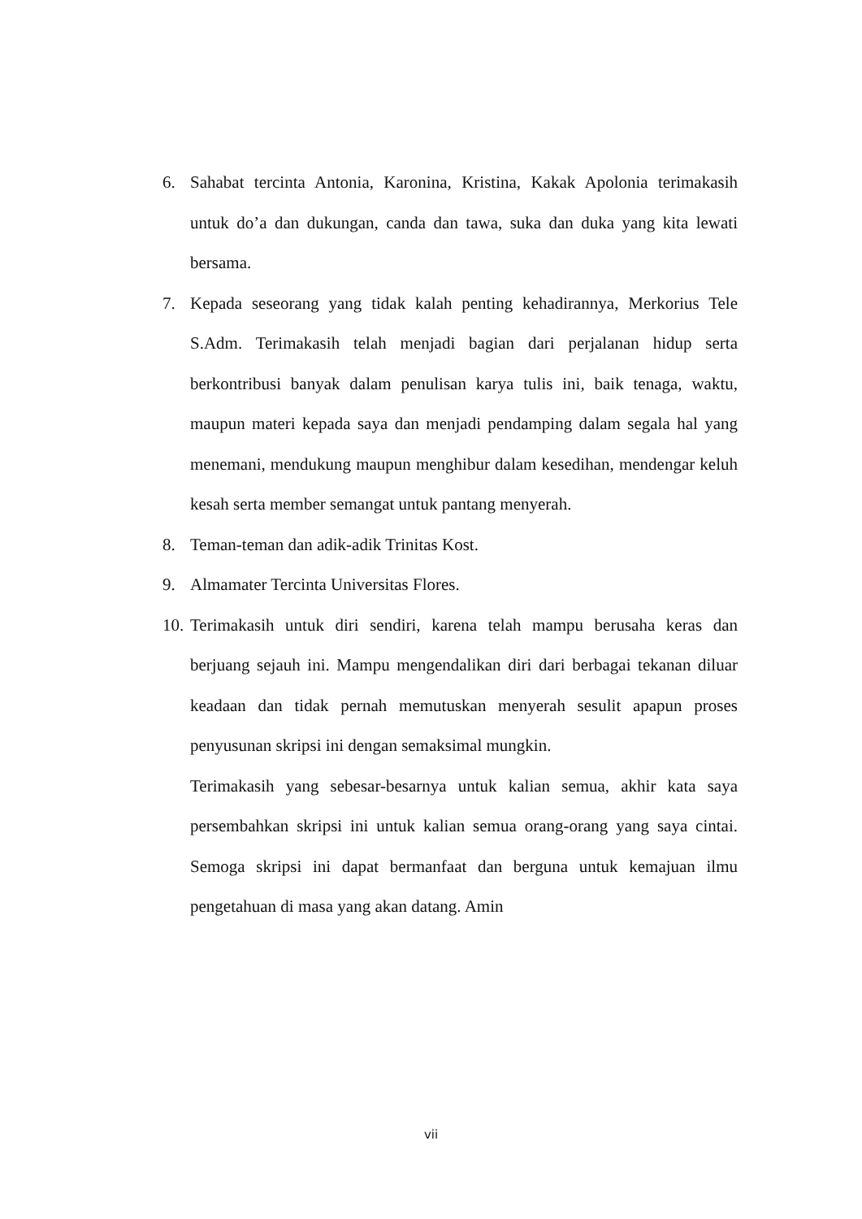6. Sahabat tercinta Antonia, Karonina, Kristina, Kakak Apolonia terimakasih untuk do’a dan dukungan, canda dan tawa, suka dan duka yang kita lewati bersama.
7. Kepada seseorang yang tidak kalah penting kehadirannya, Merkorius Tele S.Adm. Terimakasih telah menjadi bagian dari perjalanan hidup serta berkontribusi banyak dalam penulisan karya tulis ini, baik tenaga, waktu, maupun materi kepada saya dan menjadi pendamping dalam segala hal yang menemani, mendukung maupun menghibur dalam kesedihan, mendengar keluh kesah serta member semangat untuk pantang menyerah.
8. Teman-teman dan adik-adik Trinitas Kost.
9. Almamater Tercinta Universitas Flores.
10. Terimakasih untuk diri sendiri, karena telah mampu berusaha keras dan berjuang sejauh ini. Mampu mengendalikan diri dari berbagai tekanan diluar keadaan dan tidak pernah memutuskan menyerah sesulit apapun proses penyusunan skripsi ini dengan semaksimal mungkin.
Terimakasih yang sebesar-besarnya untuk kalian semua, akhir kata saya persembahkan skripsi ini untuk kalian semua orang-orang yang saya cintai. Semoga skripsi ini dapat bermanfaat dan berguna untuk kemajuan ilmu pengetahuan di masa yang akan datang. Amin
vii